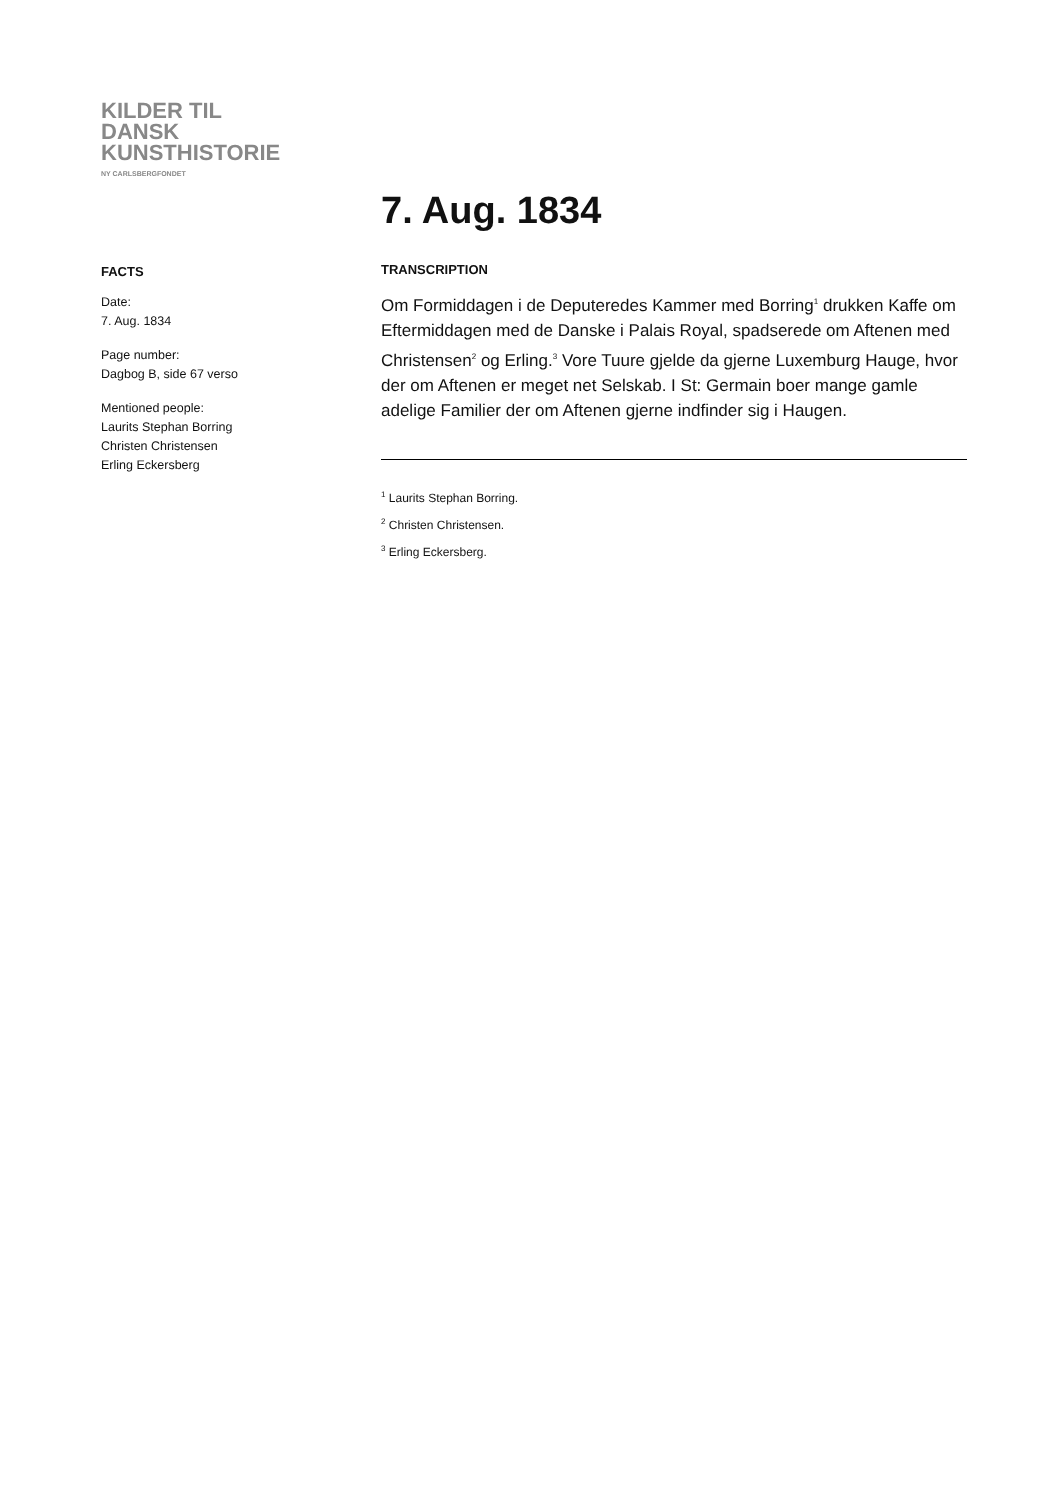KILDER TIL
DANSK
KUNSTHISTORIE
NY CARLSBERGFONDET
7. Aug. 1834
FACTS
Date:
7. Aug. 1834
Page number:
Dagbog B, side 67 verso
Mentioned people:
Laurits Stephan Borring
Christen Christensen
Erling Eckersberg
TRANSCRIPTION
Om Formiddagen i de Deputeredes Kammer med Borring<sup>1</sup> drukken Kaffe om Eftermiddagen med de Danske i Palais Royal, spadserede om Aftenen med Christensen<sup>2</sup> og Erling.<sup>3</sup> Vore Tuure gjelde da gjerne Luxemburg Hauge, hvor der om Aftenen er meget net Selskab. I St: Germain boer mange gamle adelige Familier der om Aftenen gjerne indfinder sig i Haugen.
<sup>1</sup> Laurits Stephan Borring.
<sup>2</sup> Christen Christensen.
<sup>3</sup> Erling Eckersberg.